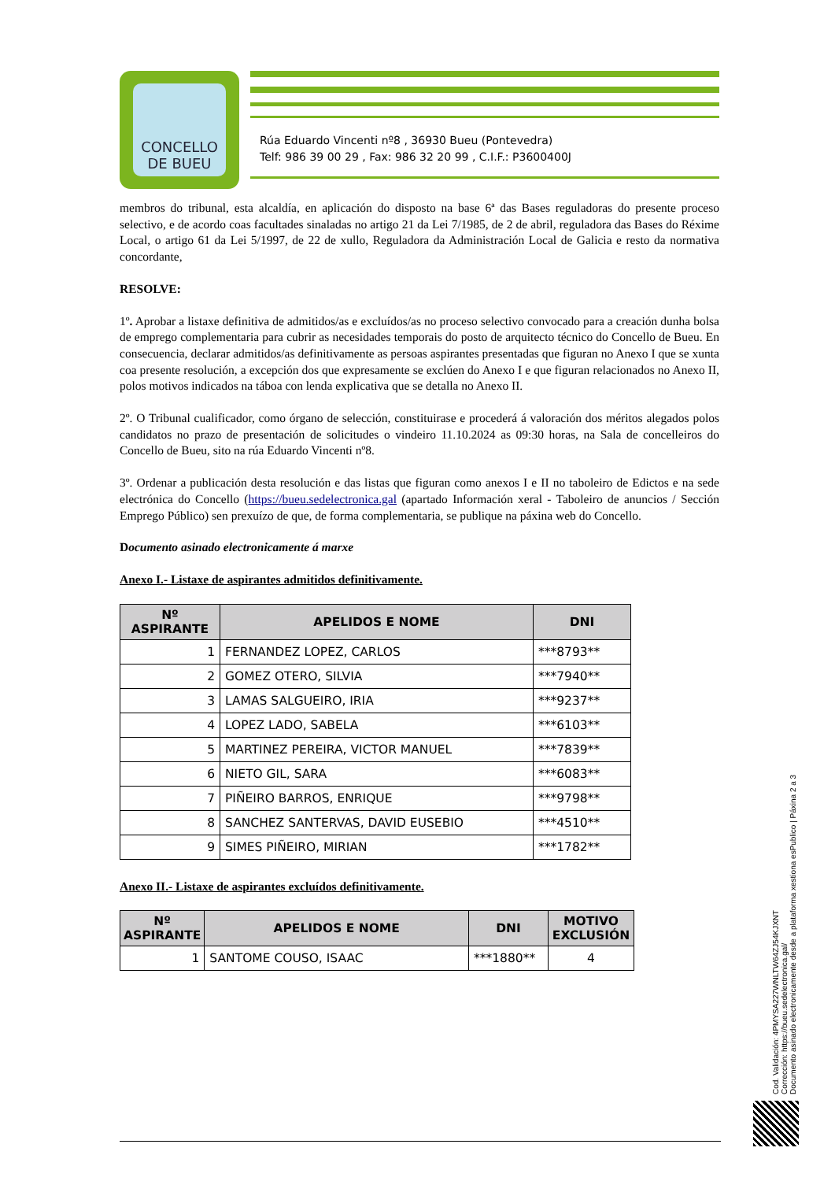CONCELLO
DE BUEU
Rúa Eduardo Vincenti nº8 , 36930 Bueu (Pontevedra)
Telf: 986 39 00 29 , Fax: 986 32 20 99 , C.I.F.: P3600400J
membros do tribunal, esta alcaldía, en aplicación do disposto na base 6ª das Bases reguladoras do presente proceso selectivo, e de acordo coas facultades sinaladas no artigo 21 da Lei 7/1985, de 2 de abril, reguladora das Bases do Réxime Local, o artigo 61 da Lei 5/1997, de 22 de xullo, Reguladora da Administración Local de Galicia e resto da normativa concordante,
RESOLVE:
1º. Aprobar a listaxe definitiva de admitidos/as e excluídos/as no proceso selectivo convocado para a creación dunha bolsa de emprego complementaria para cubrir as necesidades temporais do posto de arquitecto técnico do Concello de Bueu. En consecuencia, declarar admitidos/as definitivamente as persoas aspirantes presentadas que figuran no Anexo I que se xunta coa presente resolución, a excepción dos que expresamente se exclúen do Anexo I e que figuran relacionados no Anexo II, polos motivos indicados na táboa con lenda explicativa que se detalla no Anexo II.
2º. O Tribunal cualificador, como órgano de selección, constituirase e procederá á valoración dos méritos alegados polos candidatos no prazo de presentación de solicitudes o vindeiro 11.10.2024 as 09:30 horas, na Sala de concelleiros do Concello de Bueu, sito na rúa Eduardo Vincenti nº8.
3º. Ordenar a publicación desta resolución e das listas que figuran como anexos I e II no taboleiro de Edictos e na sede electrónica do Concello (https://bueu.sedelectronica.gal (apartado Información xeral - Taboleiro de anuncios / Sección Emprego Público) sen prexuízo de que, de forma complementaria, se publique na páxina web do Concello.
Documento asinado electronicamente á marxe
Anexo I.- Listaxe de aspirantes admitidos definitivamente.
| Nº ASPIRANTE | APELIDOS E NOME | DNI |
| --- | --- | --- |
| 1 | FERNANDEZ LOPEZ, CARLOS | ***8793** |
| 2 | GOMEZ OTERO, SILVIA | ***7940** |
| 3 | LAMAS SALGUEIRO, IRIA | ***9237** |
| 4 | LOPEZ LADO, SABELA | ***6103** |
| 5 | MARTINEZ PEREIRA, VICTOR MANUEL | ***7839** |
| 6 | NIETO GIL, SARA | ***6083** |
| 7 | PIÑEIRO BARROS, ENRIQUE | ***9798** |
| 8 | SANCHEZ SANTERVAS, DAVID EUSEBIO | ***4510** |
| 9 | SIMES PIÑEIRO, MIRIAN | ***1782** |
Anexo II.- Listaxe de aspirantes excluídos definitivamente.
| Nº ASPIRANTE | APELIDOS E NOME | DNI | MOTIVO EXCLUSIÓN |
| --- | --- | --- | --- |
| 1 | SANTOME COUSO, ISAAC | ***1880** | 4 |
Cod. Validación: 4PMYSA227WNLTW64ZJ54KJXNT
Corrección: https://bueu.sedelectronica.gal/
Documento asinado electronicamente desde a plataforma xestiona esPublico | Páxina 2 a 3